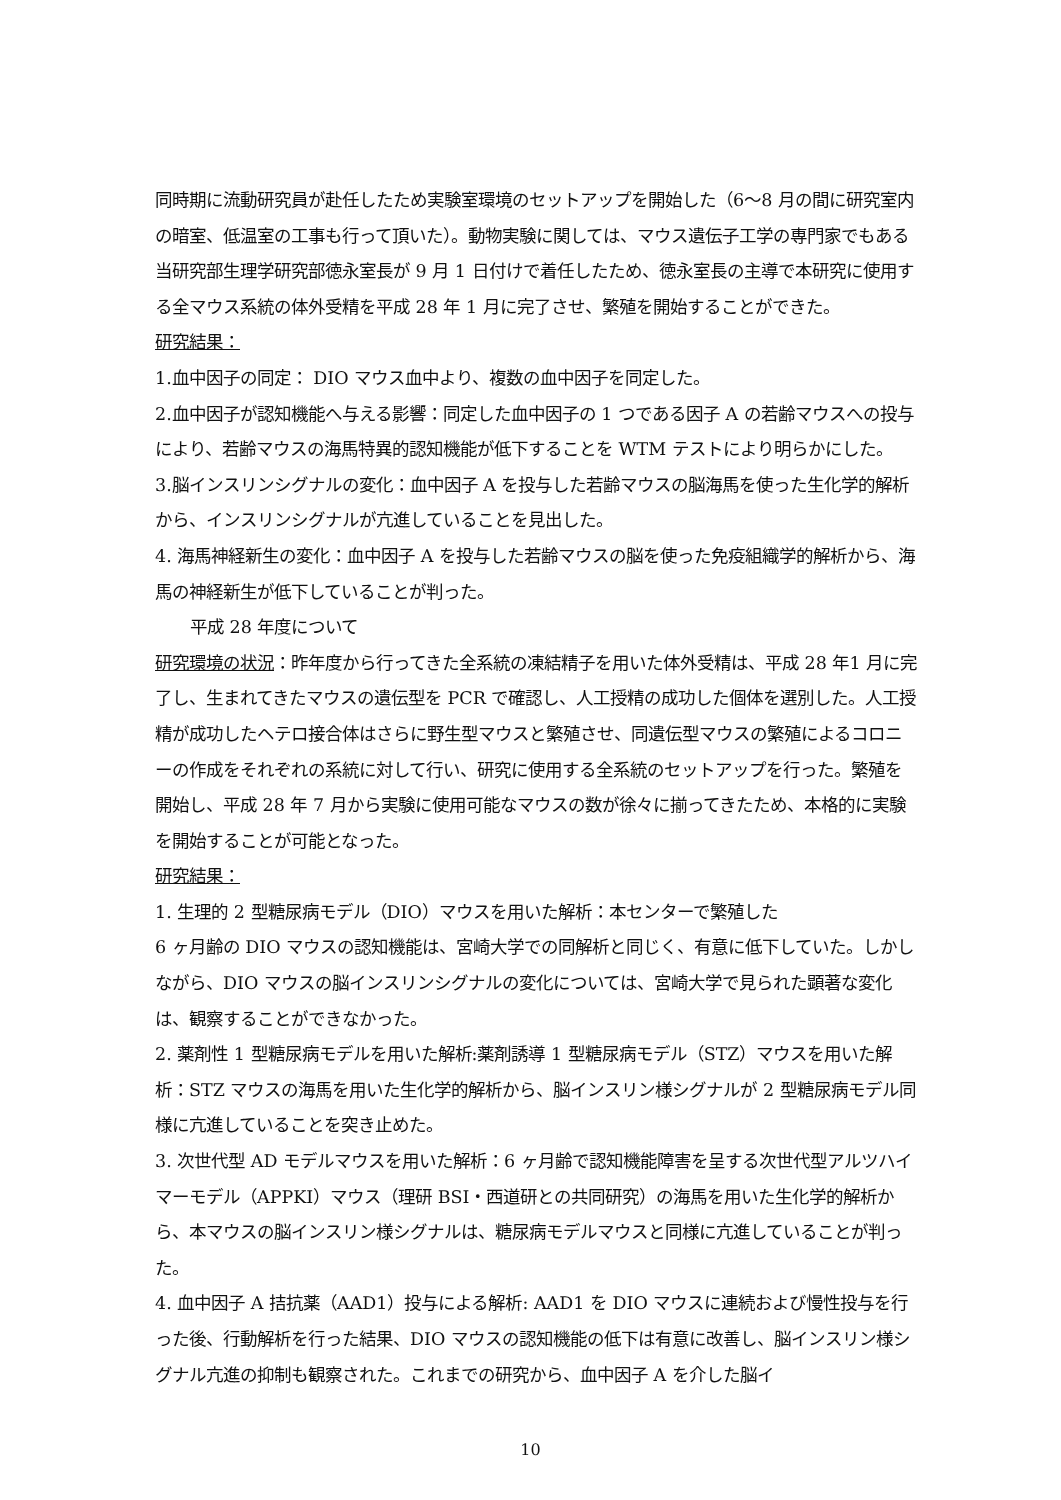同時期に流動研究員が赴任したため実験室環境のセットアップを開始した（6〜8 月の間に研究室内の暗室、低温室の工事も行って頂いた）。動物実験に関しては、マウス遺伝子工学の専門家でもある当研究部生理学研究部徳永室長が 9 月 1 日付けで着任したため、徳永室長の主導で本研究に使用する全マウス系統の体外受精を平成 28 年 1 月に完了させ、繁殖を開始することができた。
研究結果：
1.血中因子の同定： DIO マウス血中より、複数の血中因子を同定した。
2.血中因子が認知機能へ与える影響：同定した血中因子の 1 つである因子 A の若齢マウスへの投与により、若齢マウスの海馬特異的認知機能が低下することを WTM テストにより明らかにした。
3.脳インスリンシグナルの変化：血中因子 A を投与した若齢マウスの脳海馬を使った生化学的解析から、インスリンシグナルが亢進していることを見出した。
4. 海馬神経新生の変化：血中因子 A を投与した若齢マウスの脳を使った免疫組織学的解析から、海馬の神経新生が低下していることが判った。
  平成 28 年度について
研究環境の状況：昨年度から行ってきた全系統の凍結精子を用いた体外受精は、平成 28 年1 月に完了し、生まれてきたマウスの遺伝型を PCR で確認し、人工授精の成功した個体を選別した。人工授精が成功したヘテロ接合体はさらに野生型マウスと繁殖させ、同遺伝型マウスの繁殖によるコロニーの作成をそれぞれの系統に対して行い、研究に使用する全系統のセットアップを行った。繁殖を開始し、平成 28 年 7 月から実験に使用可能なマウスの数が徐々に揃ってきたため、本格的に実験を開始することが可能となった。
研究結果：
1. 生理的 2 型糖尿病モデル（DIO）マウスを用いた解析：本センターで繁殖した
6 ヶ月齢の DIO マウスの認知機能は、宮崎大学での同解析と同じく、有意に低下していた。しかしながら、DIO マウスの脳インスリンシグナルの変化については、宮崎大学で見られた顕著な変化は、観察することができなかった。
2. 薬剤性 1 型糖尿病モデルを用いた解析:薬剤誘導 1 型糖尿病モデル（STZ）マウスを用いた解析：STZ マウスの海馬を用いた生化学的解析から、脳インスリン様シグナルが 2 型糖尿病モデル同様に亢進していることを突き止めた。
3. 次世代型 AD モデルマウスを用いた解析：6 ヶ月齢で認知機能障害を呈する次世代型アルツハイマーモデル（APPKI）マウス（理研 BSI・西道研との共同研究）の海馬を用いた生化学的解析から、本マウスの脳インスリン様シグナルは、糖尿病モデルマウスと同様に亢進していることが判った。
4. 血中因子 A 拮抗薬（AAD1）投与による解析: AAD1 を DIO マウスに連続および慢性投与を行った後、行動解析を行った結果、DIO マウスの認知機能の低下は有意に改善し、脳インスリン様シグナル亢進の抑制も観察された。これまでの研究から、血中因子 A を介した脳イ
10